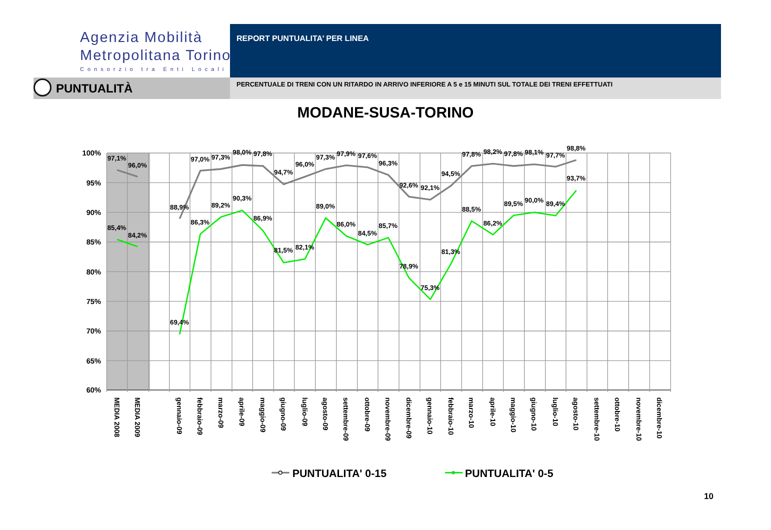Agenzia Mobilità
Metropolitana Torino
Consorzio tra Enti Locali
REPORT PUNTUALITA’ PER LINEA
PUNTUALITÀ PERCENTUALE DI TRENI CON UN RITARDO IN ARRIVO INFERIORE A 5 e 15 MINUTI SUL TOTALE DEI TRENI EFFETTUATI
MODANE-SUSA-TORINO
100%
95%
90%
85%
80%
75%
70%
65%
60%
97,1%
96,0%
85,4%
84,2%
88,9%
97,0%
97,3%
98,0%
97,8%
94,7%
96,0%
97,3%
97,9%
97,6%
96,3%
92,6%
92,1%
94,5%
97,8%
98,2%
97,8%
98,1%
97,7%
98,8%
69,4%
86,3%
89,2%
90,3%
86,9%
81,5%
82,1%
89,0%
86,0%
84,5%
85,7%
78,9%
75,3%
81,3%
88,5%
86,2%
89,5%
90,0%
89,4%
93,7%
MEDIA 2008
MEDIA 2009
gennaio-09
febbraio-09
marzo-09
aprile-09
maggio-09
giugno-09
luglio-09
agosto-09
settembre-09
ottobre-09
novembre-09
dicembre-09
gennaio-10
febbraio-10
marzo-10
aprile-10
maggio-10
giugno-10
luglio-10
agosto-10
settembre-10
ottobre-10
novembre-10
dicembre-10
PUNTUALITA' 0-15
PUNTUALITA' 0-5
10